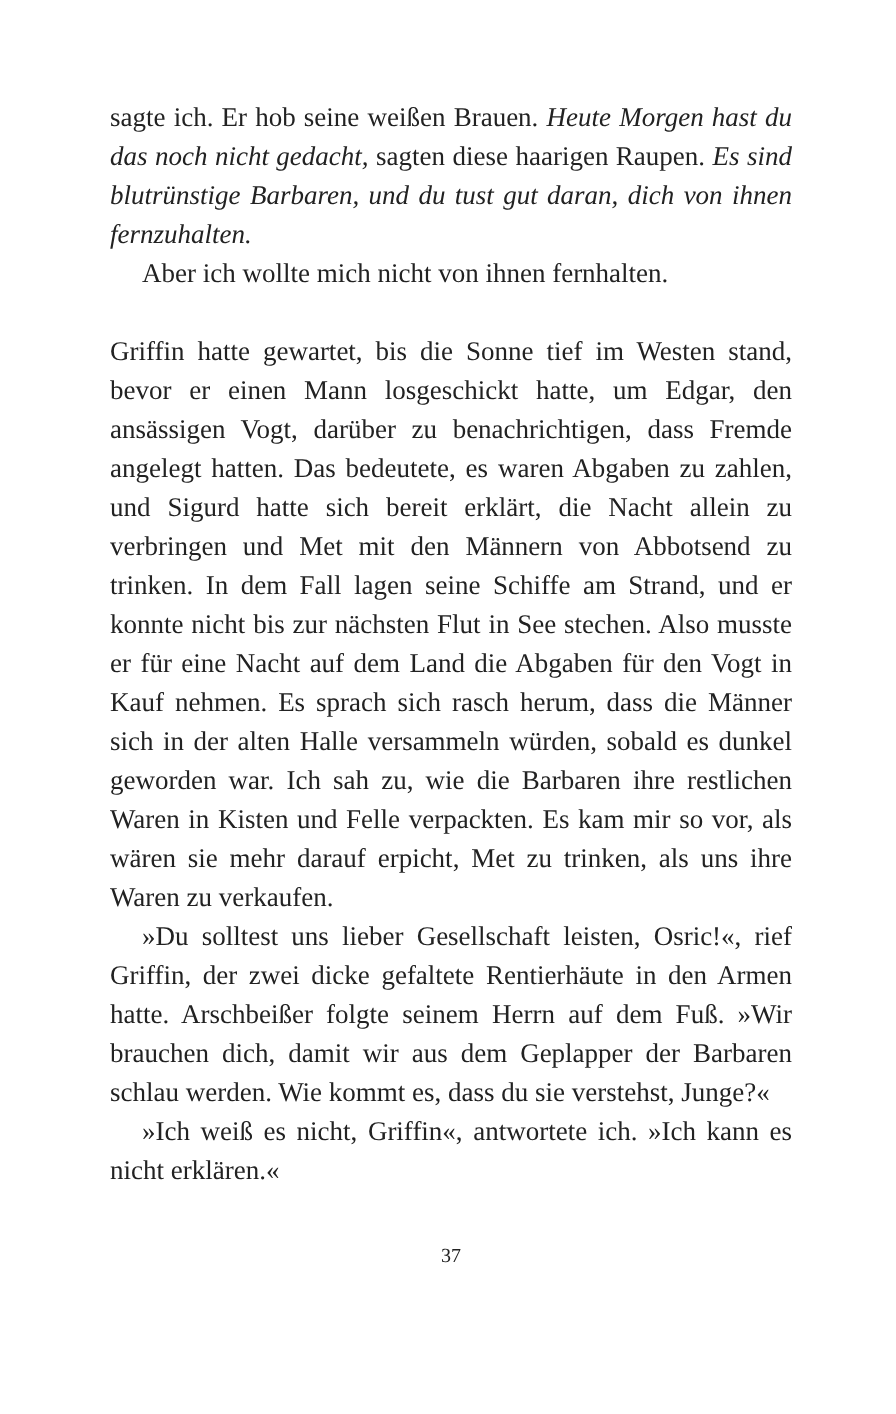sagte ich. Er hob seine weißen Brauen. Heute Morgen hast du das noch nicht gedacht, sagten diese haarigen Raupen. Es sind blutrünstige Barbaren, und du tust gut daran, dich von ihnen fernzuhalten.
Aber ich wollte mich nicht von ihnen fernhalten.
Griffin hatte gewartet, bis die Sonne tief im Westen stand, bevor er einen Mann losgeschickt hatte, um Edgar, den ansässigen Vogt, darüber zu benachrichtigen, dass Fremde angelegt hatten. Das bedeutete, es waren Abgaben zu zahlen, und Sigurd hatte sich bereit erklärt, die Nacht allein zu verbringen und Met mit den Männern von Abbotsend zu trinken. In dem Fall lagen seine Schiffe am Strand, und er konnte nicht bis zur nächsten Flut in See stechen. Also musste er für eine Nacht auf dem Land die Abgaben für den Vogt in Kauf nehmen. Es sprach sich rasch herum, dass die Männer sich in der alten Halle versammeln würden, sobald es dunkel geworden war. Ich sah zu, wie die Barbaren ihre restlichen Waren in Kisten und Felle verpackten. Es kam mir so vor, als wären sie mehr darauf erpicht, Met zu trinken, als uns ihre Waren zu verkaufen.
»Du solltest uns lieber Gesellschaft leisten, Osric!«, rief Griffin, der zwei dicke gefaltete Rentierhäute in den Armen hatte. Arschbeißer folgte seinem Herrn auf dem Fuß. »Wir brauchen dich, damit wir aus dem Geplapper der Barbaren schlau werden. Wie kommt es, dass du sie verstehst, Junge?«
»Ich weiß es nicht, Griffin«, antwortete ich. »Ich kann es nicht erklären.«
37